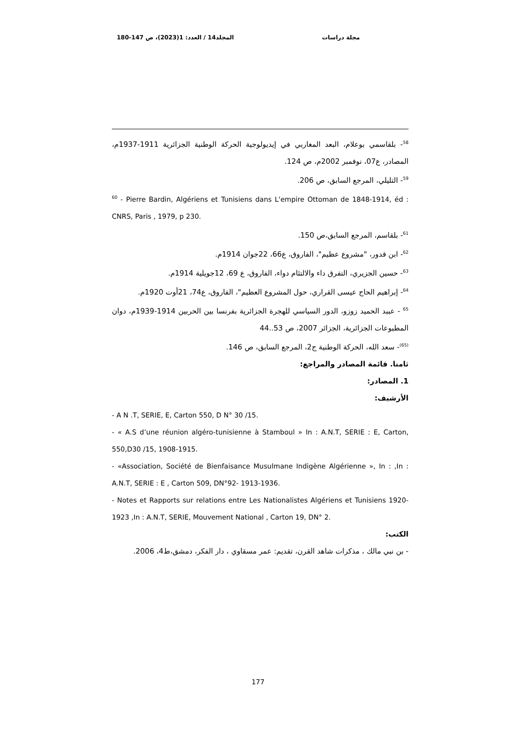مجلة دراسات المجلد14 / العدد: 1(2023)، ص 147-180
<sup>58</sup>- بلقاسمي بوعلام، البعد المغاربي في إيديولوجية الحركة الوطنية الجزائرية 1911-1937م، المصادر، ع07، نوفمبر 2002م، ص 124.
<sup>59</sup>- التليلي، المرجع السابق، ص 206.
<sup>60</sup> - Pierre Bardin, Algériens et Tunisiens dans L'empire Ottoman de 1848-1914, éd : CNRS, Paris , 1979, p 230.
<sup>61</sup>- بلقاسم، المرجع السابق،ص 150.
<sup>62</sup>- ابن قدور، "مشروع عظيم"، الفاروق، ع66، 22جوان 1914م.
<sup>63</sup>- حسين الجزيري، التفرق داء والالتئام دواء، الفاروق، ع 69، 12جويلية 1914م.
<sup>64</sup>- إبراهيم الحاج عيسى القراري، حول المشروع العظيم"، الفاروق، ع74، 21أوت 1920م.
<sup>65</sup> - عببد الحميد زوزو، الدور السياسي للهجرة الجزائرية بفرنسا بين الحربين 1914-1939م، دوان المطبوعات الجزائرية، الجزائر 2007، ص 53..44
<sup>(65)</sup>- سعد الله، الحركة الوطنية ج2، المرجع السابق، ص 146.
ثامنا. قائمة المصادر والمراجع:
1. المصادر:
الأرشيف:
- A N .T, SERIE, E, Carton 550, D N° 30 /15.
- « A.S d’une réunion algéro-tunisienne à Stamboul » In : A.N.T, SERIE : E, Carton, 550,D30 /15, 1908-1915.
- «Association, Société de Bienfaisance Musulmane Indigène Algérienne », In : ,In : A.N.T, SERIE : E , Carton 509, DN°92- 1913-1936.
- Notes et Rapports sur relations entre Les Nationalistes Algériens et Tunisiens 1920- 1923 ,In : A.N.T, SERIE, Mouvement National , Carton 19, DN° 2.
الكتب:
- بن نبي مالك ، مذكرات شاهد القرن، تقديم: عمر مسقاوي ، دار الفكر، دمشق،ط4، 2006.
177